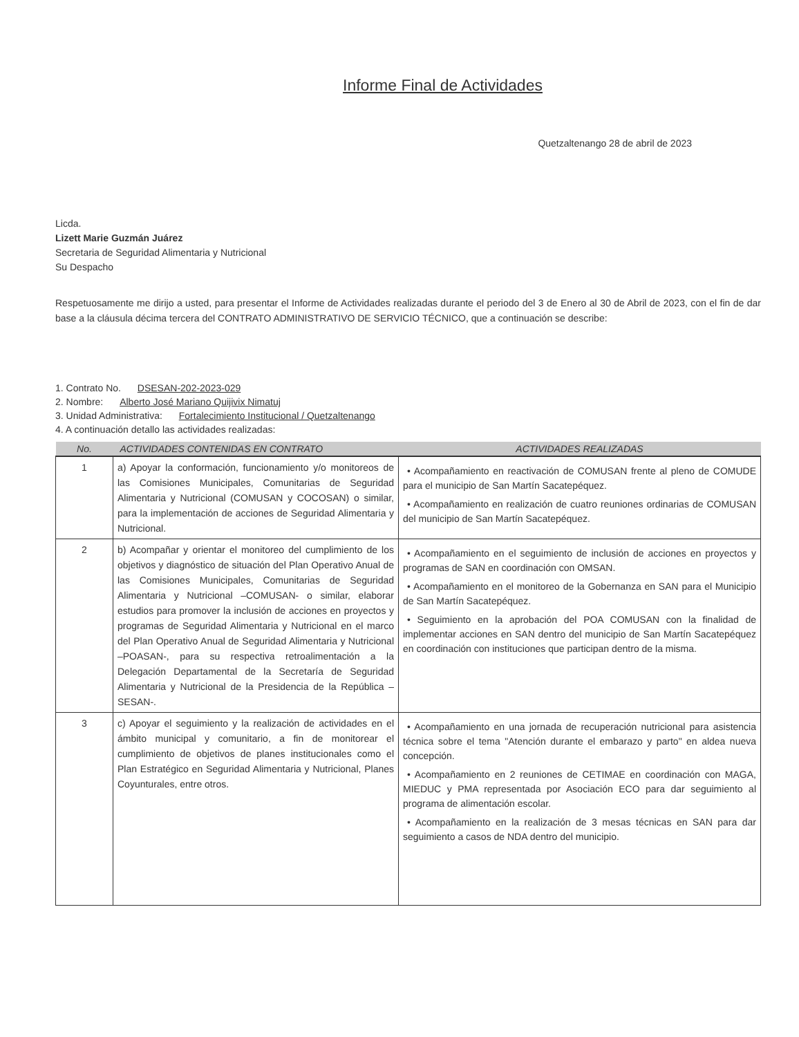Informe Final de Actividades
Quetzaltenango 28 de abril de 2023
Licda.
Lizett Marie Guzmán Juárez
Secretaria de Seguridad Alimentaria y Nutricional
Su Despacho
Respetuosamente me dirijo a usted, para presentar el Informe de Actividades realizadas durante el periodo del 3 de Enero al 30 de Abril de 2023, con el fin de dar base a la cláusula décima tercera del CONTRATO ADMINISTRATIVO DE SERVICIO TÉCNICO, que a continuación se describe:
1. Contrato No. DSESAN-202-2023-029
2. Nombre: Alberto José Mariano Quijivix Nimatuj
3. Unidad Administrativa: Fortalecimiento Institucional / Quetzaltenango
4. A continuación detallo las actividades realizadas:
| No. | ACTIVIDADES CONTENIDAS EN CONTRATO | ACTIVIDADES REALIZADAS |
| --- | --- | --- |
| 1 | a) Apoyar la conformación, funcionamiento y/o monitoreos de las Comisiones Municipales, Comunitarias de Seguridad Alimentaria y Nutricional (COMUSAN y COCOSAN) o similar, para la implementación de acciones de Seguridad Alimentaria y Nutricional. | • Acompañamiento en reactivación de COMUSAN frente al pleno de COMUDE para el municipio de San Martín Sacatepéquez. • Acompañamiento en realización de cuatro reuniones ordinarias de COMUSAN del municipio de San Martín Sacatepéquez. |
| 2 | b) Acompañar y orientar el monitoreo del cumplimiento de los objetivos y diagnóstico de situación del Plan Operativo Anual de las Comisiones Municipales, Comunitarias de Seguridad Alimentaria y Nutricional –COMUSAN- o similar, elaborar estudios para promover la inclusión de acciones en proyectos y programas de Seguridad Alimentaria y Nutricional en el marco del Plan Operativo Anual de Seguridad Alimentaria y Nutricional –POASAN-, para su respectiva retroalimentación a la Delegación Departamental de la Secretaría de Seguridad Alimentaria y Nutricional de la Presidencia de la República –SESAN-. | • Acompañamiento en el seguimiento de inclusión de acciones en proyectos y programas de SAN en coordinación con OMSAN. • Acompañamiento en el monitoreo de la Gobernanza en SAN para el Municipio de San Martín Sacatepéquez. • Seguimiento en la aprobación del POA COMUSAN con la finalidad de implementar acciones en SAN dentro del municipio de San Martín Sacatepéquez en coordinación con instituciones que participan dentro de la misma. |
| 3 | c) Apoyar el seguimiento y la realización de actividades en el ámbito municipal y comunitario, a fin de monitorear el cumplimiento de objetivos de planes institucionales como el Plan Estratégico en Seguridad Alimentaria y Nutricional, Planes Coyunturales, entre otros. | • Acompañamiento en una jornada de recuperación nutricional para asistencia técnica sobre el tema "Atención durante el embarazo y parto" en aldea nueva concepción. • Acompañamiento en 2 reuniones de CETIMAE en coordinación con MAGA, MIEDUC y PMA representada por Asociación ECO para dar seguimiento al programa de alimentación escolar. • Acompañamiento en la realización de 3 mesas técnicas en SAN para dar seguimiento a casos de NDA dentro del municipio. |